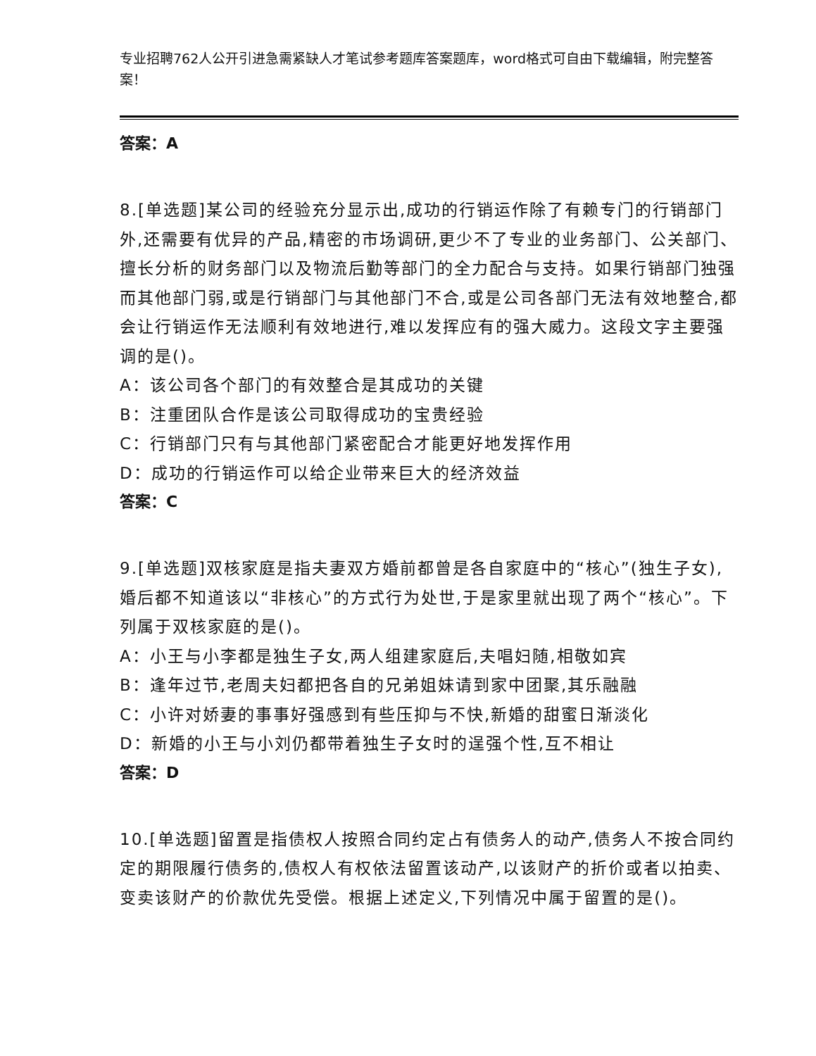专业招聘762人公开引进急需紧缺人才笔试参考题库答案题库，word格式可自由下载编辑，附完整答案！
答案：A
8.[单选题]某公司的经验充分显示出,成功的行销运作除了有赖专门的行销部门外,还需要有优异的产品,精密的市场调研,更少不了专业的业务部门、公关部门、擅长分析的财务部门以及物流后勤等部门的全力配合与支持。如果行销部门独强而其他部门弱,或是行销部门与其他部门不合,或是公司各部门无法有效地整合,都会让行销运作无法顺利有效地进行,难以发挥应有的强大威力。这段文字主要强调的是()。
A：该公司各个部门的有效整合是其成功的关键
B：注重团队合作是该公司取得成功的宝贵经验
C：行销部门只有与其他部门紧密配合才能更好地发挥作用
D：成功的行销运作可以给企业带来巨大的经济效益
答案：C
9.[单选题]双核家庭是指夫妻双方婚前都曾是各自家庭中的“核心”(独生子女),婚后都不知道该以“非核心”的方式行为处世,于是家里就出现了两个“核心”。下列属于双核家庭的是()。
A：小王与小李都是独生子女,两人组建家庭后,夫唱妇随,相敬如宾
B：逢年过节,老周夫妇都把各自的兄弟姐妹请到家中团聚,其乐融融
C：小许对娇妻的事事好强感到有些压抑与不快,新婚的甜蜜日渐淡化
D：新婚的小王与小刘仍都带着独生子女时的逞强个性,互不相让
答案：D
10.[单选题]留置是指债权人按照合同约定占有债务人的动产,债务人不按合同约定的期限履行债务的,债权人有权依法留置该动产,以该财产的折价或者以拍卖、变卖该财产的价款优先受偿。根据上述定义,下列情况中属于留置的是()。